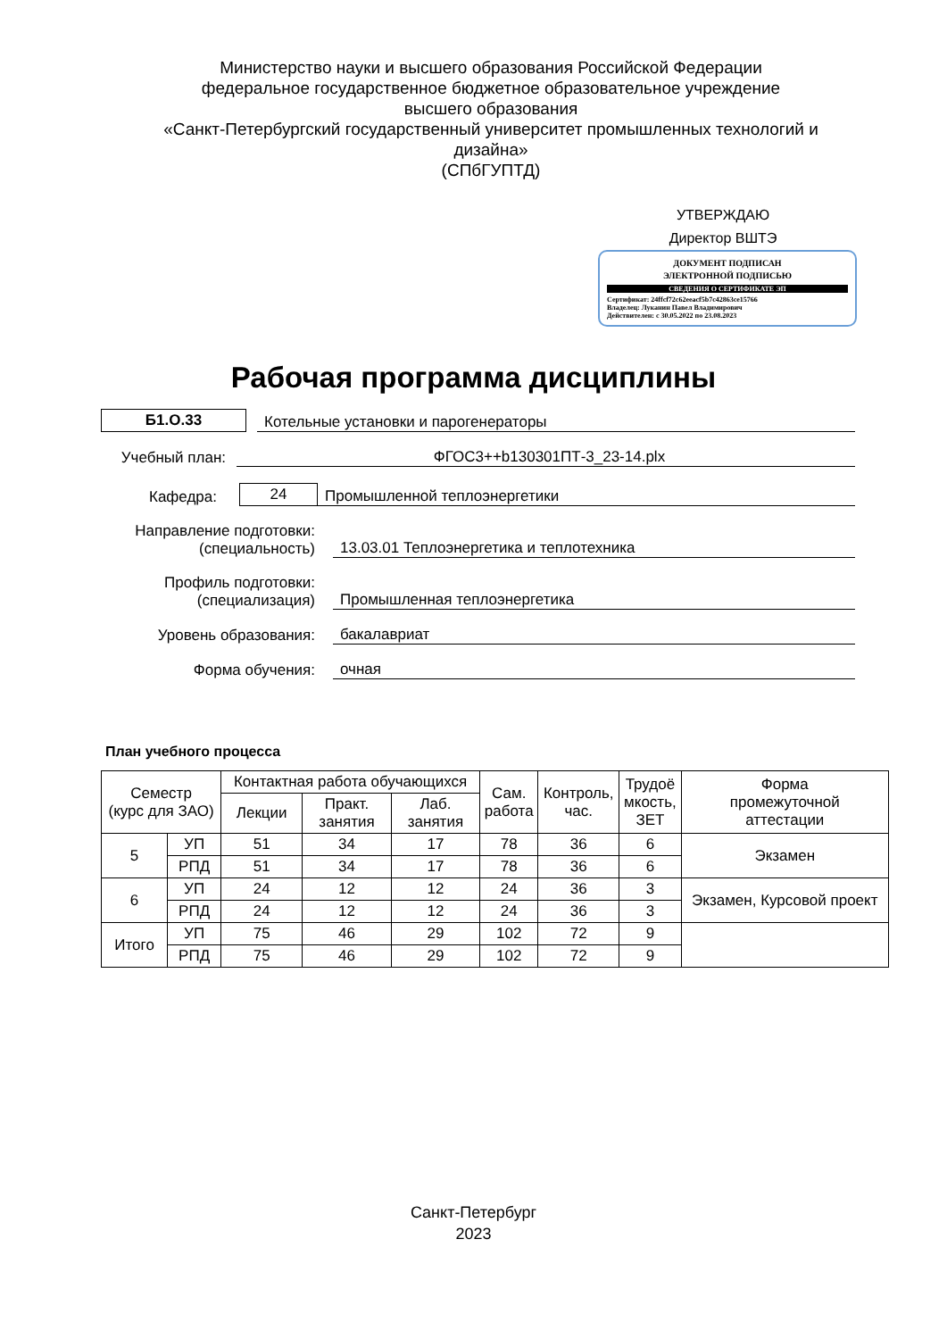Министерство науки и высшего образования Российской Федерации
федеральное государственное бюджетное образовательное учреждение
высшего образования
«Санкт-Петербургский государственный университет промышленных технологий и дизайна»
(СПбГУПТД)
УТВЕРЖДАЮ
Директор ВШТЭ
ДОКУМЕНТ ПОДПИСАН
ЭЛЕКТРОННОЙ ПОДПИСЬЮ
СВЕДЕНИЯ О СЕРТИФИКАТЕ ЭП
Сертификат: 24ffcf72c62eeacf5b7c42863ce15766
Владелец: Луканин Павел Владимирович
Действителен: с 30.05.2022 по 23.08.2023
Рабочая программа дисциплины
Б1.О.33
Котельные установки и парогенераторы
Учебный план:
ФГОС3++b130301ПТ-3_23-14.plx
Кафедра:
24
Промышленной теплоэнергетики
Направление подготовки:
(специальность)
13.03.01 Теплоэнергетика и теплотехника
Профиль подготовки:
(специализация)
Промышленная теплоэнергетика
Уровень образования:
бакалавриат
Форма обучения:
очная
План учебного процесса
| Семестр (курс для ЗАО) | | Контактная работа обучающихся | | | Сам. работа | Контроль, час. | Трудоё мкость, ЗЕТ | Форма промежуточной аттестации |
| --- | --- | --- | --- | --- | --- | --- | --- | --- |
| | | Лекции | Практ. занятия | Лаб. занятия | | | | |
| 5 | УП | 51 | 34 | 17 | 78 | 36 | 6 | Экзамен |
| | РПД | 51 | 34 | 17 | 78 | 36 | 6 | |
| 6 | УП | 24 | 12 | 12 | 24 | 36 | 3 | Экзамен, Курсовой проект |
| | РПД | 24 | 12 | 12 | 24 | 36 | 3 | |
| Итого | УП | 75 | 46 | 29 | 102 | 72 | 9 | |
| | РПД | 75 | 46 | 29 | 102 | 72 | 9 | |
Санкт-Петербург
2023